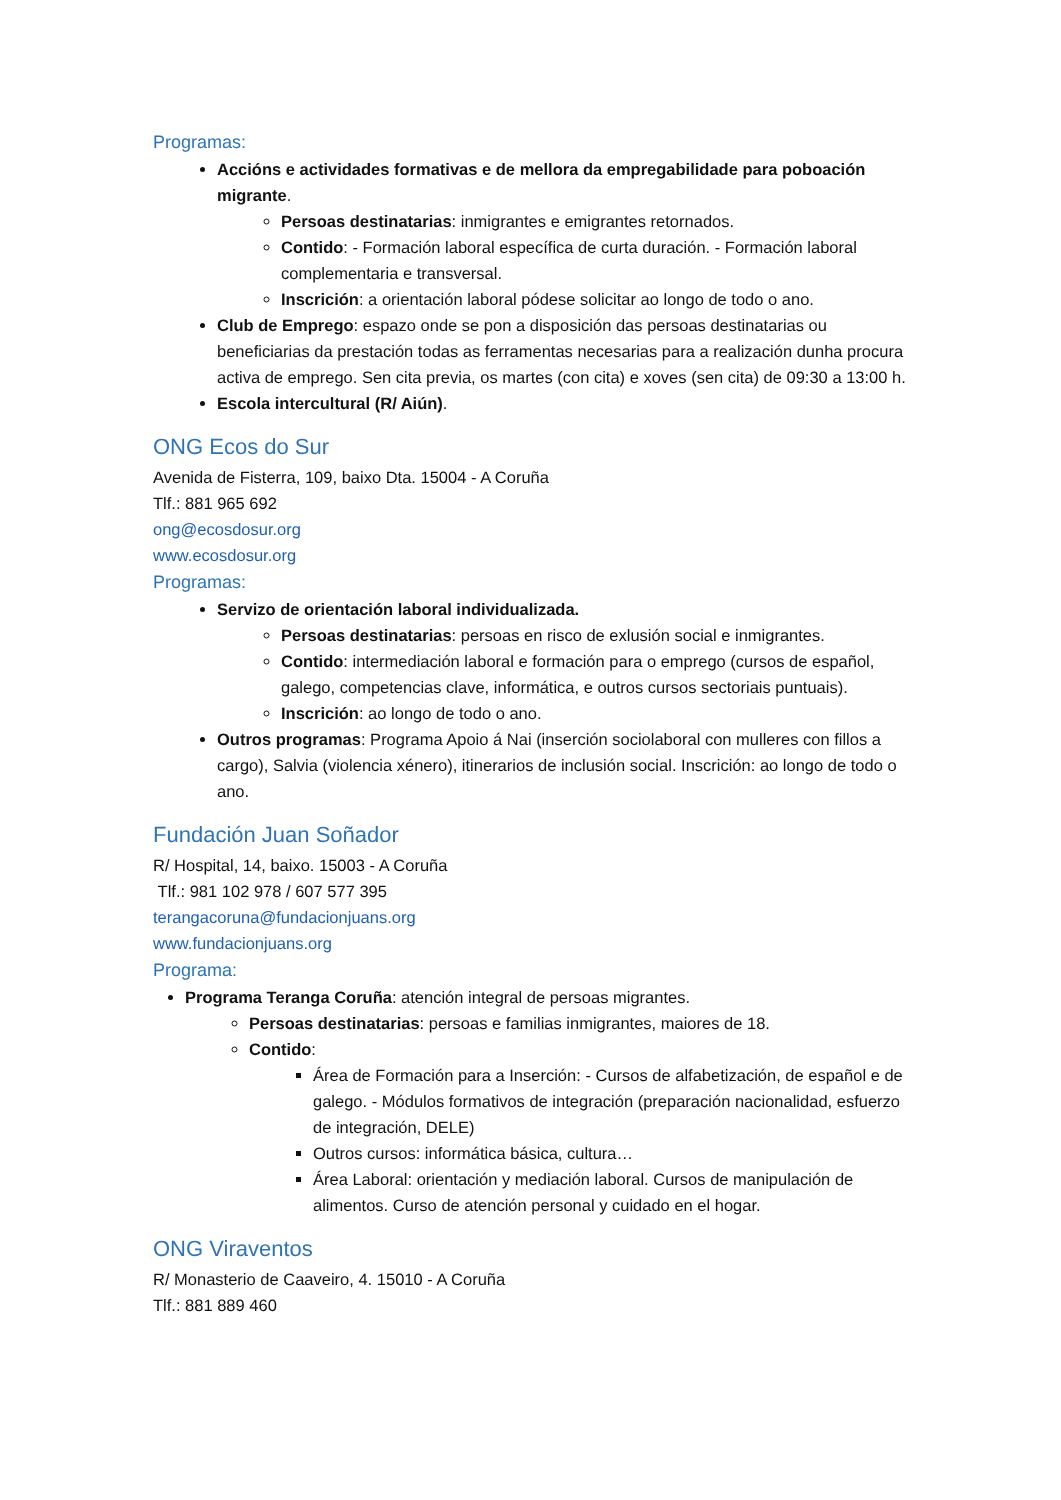Programas:
Accións e actividades formativas e de mellora da empregabilidade para poboación migrante.
Persoas destinatarias: inmigrantes e emigrantes retornados.
Contido: - Formación laboral específica de curta duración. - Formación laboral complementaria e transversal.
Inscrición: a orientación laboral pódese solicitar ao longo de todo o ano.
Club de Emprego: espazo onde se pon a disposición das persoas destinatarias ou beneficiarias da prestación todas as ferramentas necesarias para a realización dunha procura activa de emprego. Sen cita previa, os martes (con cita) e xoves (sen cita) de 09:30 a 13:00 h.
Escola intercultural (R/ Aiún).
ONG Ecos do Sur
Avenida de Fisterra, 109, baixo Dta. 15004 - A Coruña
Tlf.: 881 965 692
ong@ecosdosur.org
www.ecosdosur.org
Programas:
Servizo de orientación laboral individualizada.
Persoas destinatarias: persoas en risco de exlusión social e inmigrantes.
Contido: intermediación laboral e formación para o emprego (cursos de español, galego, competencias clave, informática, e outros cursos sectoriais puntuais).
Inscrición: ao longo de todo o ano.
Outros programas: Programa Apoio á Nai (inserción sociolaboral con mulleres con fillos a cargo), Salvia (violencia xénero), itinerarios de inclusión social. Inscrición: ao longo de todo o ano.
Fundación Juan Soñador
R/ Hospital, 14, baixo. 15003 - A Coruña
Tlf.: 981 102 978 / 607 577 395
terangacoruna@fundacionjuans.org
www.fundacionjuans.org
Programa:
Programa Teranga Coruña: atención integral de persoas migrantes.
Persoas destinatarias: persoas e familias inmigrantes, maiores de 18.
Contido:
Área de Formación para a Inserción: - Cursos de alfabetización, de español e de galego. - Módulos formativos de integración (preparación nacionalidad, esfuerzo de integración, DELE)
Outros cursos: informática básica, cultura…
Área Laboral: orientación y mediación laboral. Cursos de manipulación de alimentos. Curso de atención personal y cuidado en el hogar.
ONG Viraventos
R/ Monasterio de Caaveiro, 4. 15010 - A Coruña
Tlf.: 881 889 460